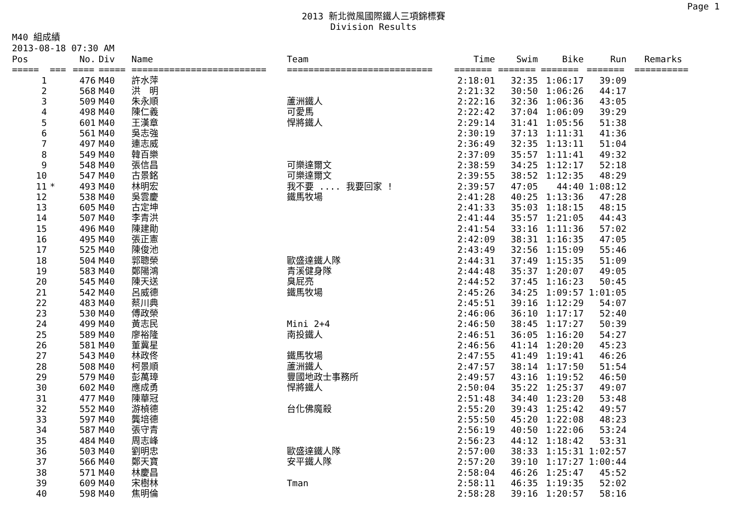Page 1
2013 新北微風國際鐵人三項錦標賽
Division Results
M40 組成績
2013-08-18 07:30 AM
| Pos | | No. | Div | Name | Team | Time | Swim | Bike | Run | Remarks |
| --- | --- | --- | --- | --- | --- | --- | --- | --- | --- | --- |
| ===== | === | ==== | ===== | ========================= | =========================== | ======= | ======= | ======= | ======= | ========== |
| 1 | | 476 | M40 | 許水萍 | | 2:18:01 | 32:35 | 1:06:17 | 39:09 | |
| 2 | | 568 | M40 | 洪 明 | | 2:21:32 | 30:50 | 1:06:26 | 44:17 | |
| 3 | | 509 | M40 | 朱永順 | 蘆洲鐵人 | 2:22:16 | 32:36 | 1:06:36 | 43:05 | |
| 4 | | 498 | M40 | 陳仁義 | 可愛馬 | 2:22:42 | 37:04 | 1:06:09 | 39:29 | |
| 5 | | 601 | M40 | 王漢章 | 悍將鐵人 | 2:29:14 | 31:41 | 1:05:56 | 51:38 | |
| 6 | | 561 | M40 | 吳志強 | | 2:30:19 | 37:13 | 1:11:31 | 41:36 | |
| 7 | | 497 | M40 | 連志威 | | 2:36:49 | 32:35 | 1:13:11 | 51:04 | |
| 8 | | 549 | M40 | 韓百樂 | | 2:37:09 | 35:57 | 1:11:41 | 49:32 | |
| 9 | | 548 | M40 | 張信昌 | 可樂達爾文 | 2:38:59 | 34:25 | 1:12:17 | 52:18 | |
| 10 | | 547 | M40 | 古景銘 | 可樂達爾文 | 2:39:55 | 38:52 | 1:12:35 | 48:29 | |
| 11 | * | 493 | M40 | 林明宏 | 我不要 .... 我要回家 ! | 2:39:57 | 47:05 | 44:40 | 1:08:12 | |
| 12 | | 538 | M40 | 吳雲慶 | 鐵馬牧場 | 2:41:28 | 40:25 | 1:13:36 | 47:28 | |
| 13 | | 605 | M40 | 古定坤 | | 2:41:33 | 35:03 | 1:18:15 | 48:15 | |
| 14 | | 507 | M40 | 李青洪 | | 2:41:44 | 35:57 | 1:21:05 | 44:43 | |
| 15 | | 496 | M40 | 陳建勛 | | 2:41:54 | 33:16 | 1:11:36 | 57:02 | |
| 16 | | 495 | M40 | 張正憲 | | 2:42:09 | 38:31 | 1:16:35 | 47:05 | |
| 17 | | 525 | M40 | 陳俊池 | | 2:43:49 | 32:56 | 1:15:09 | 55:46 | |
| 18 | | 504 | M40 | 郭聰榮 | 歐盛達鐵人隊 | 2:44:31 | 37:49 | 1:15:35 | 51:09 | |
| 19 | | 583 | M40 | 鄭陽鴻 | 青溪健身隊 | 2:44:48 | 35:37 | 1:20:07 | 49:05 | |
| 20 | | 545 | M40 | 陳天送 | 臭屁亮 | 2:44:52 | 37:45 | 1:16:23 | 50:45 | |
| 21 | | 542 | M40 | 呂威德 | 鐵馬牧場 | 2:45:26 | 34:25 | 1:09:57 | 1:01:05 | |
| 22 | | 483 | M40 | 蔡川典 | | 2:45:51 | 39:16 | 1:12:29 | 54:07 | |
| 23 | | 530 | M40 | 傅政榮 | | 2:46:06 | 36:10 | 1:17:17 | 52:40 | |
| 24 | | 499 | M40 | 黃志民 | Mini 2+4 | 2:46:50 | 38:45 | 1:17:27 | 50:39 | |
| 25 | | 589 | M40 | 廖裕隆 | 南投鐵人 | 2:46:51 | 36:05 | 1:16:20 | 54:27 | |
| 26 | | 581 | M40 | 董冀星 | | 2:46:56 | 41:14 | 1:20:20 | 45:23 | |
| 27 | | 543 | M40 | 林政佟 | 鐵馬牧場 | 2:47:55 | 41:49 | 1:19:41 | 46:26 | |
| 28 | | 508 | M40 | 柯景順 | 蘆洲鐵人 | 2:47:57 | 38:14 | 1:17:50 | 51:54 | |
| 29 | | 579 | M40 | 彭萬璋 | 豐國地政士事務所 | 2:49:57 | 43:16 | 1:19:52 | 46:50 | |
| 30 | | 602 | M40 | 應成勇 | 悍將鐵人 | 2:50:04 | 35:22 | 1:25:37 | 49:07 | |
| 31 | | 477 | M40 | 陳華冠 | | 2:51:48 | 34:40 | 1:23:20 | 53:48 | |
| 32 | | 552 | M40 | 游楨德 | 台化佛魔殺 | 2:55:20 | 39:43 | 1:25:42 | 49:57 | |
| 33 | | 597 | M40 | 龔培德 | | 2:55:50 | 45:20 | 1:22:08 | 48:23 | |
| 34 | | 587 | M40 | 張守青 | | 2:56:19 | 40:50 | 1:22:06 | 53:24 | |
| 35 | | 484 | M40 | 周志峰 | | 2:56:23 | 44:12 | 1:18:42 | 53:31 | |
| 36 | | 503 | M40 | 劉明忠 | 歐盛達鐵人隊 | 2:57:00 | 38:33 | 1:15:31 | 1:02:57 | |
| 37 | | 566 | M40 | 鄭天寶 | 安平鐵人隊 | 2:57:20 | 39:10 | 1:17:27 | 1:00:44 | |
| 38 | | 571 | M40 | 林慶昌 | | 2:58:04 | 46:26 | 1:25:47 | 45:52 | |
| 39 | | 609 | M40 | 宋樹林 | Tman | 2:58:11 | 46:35 | 1:19:35 | 52:02 | |
| 40 | | 598 | M40 | 焦明倫 | | 2:58:28 | 39:16 | 1:20:57 | 58:16 | |